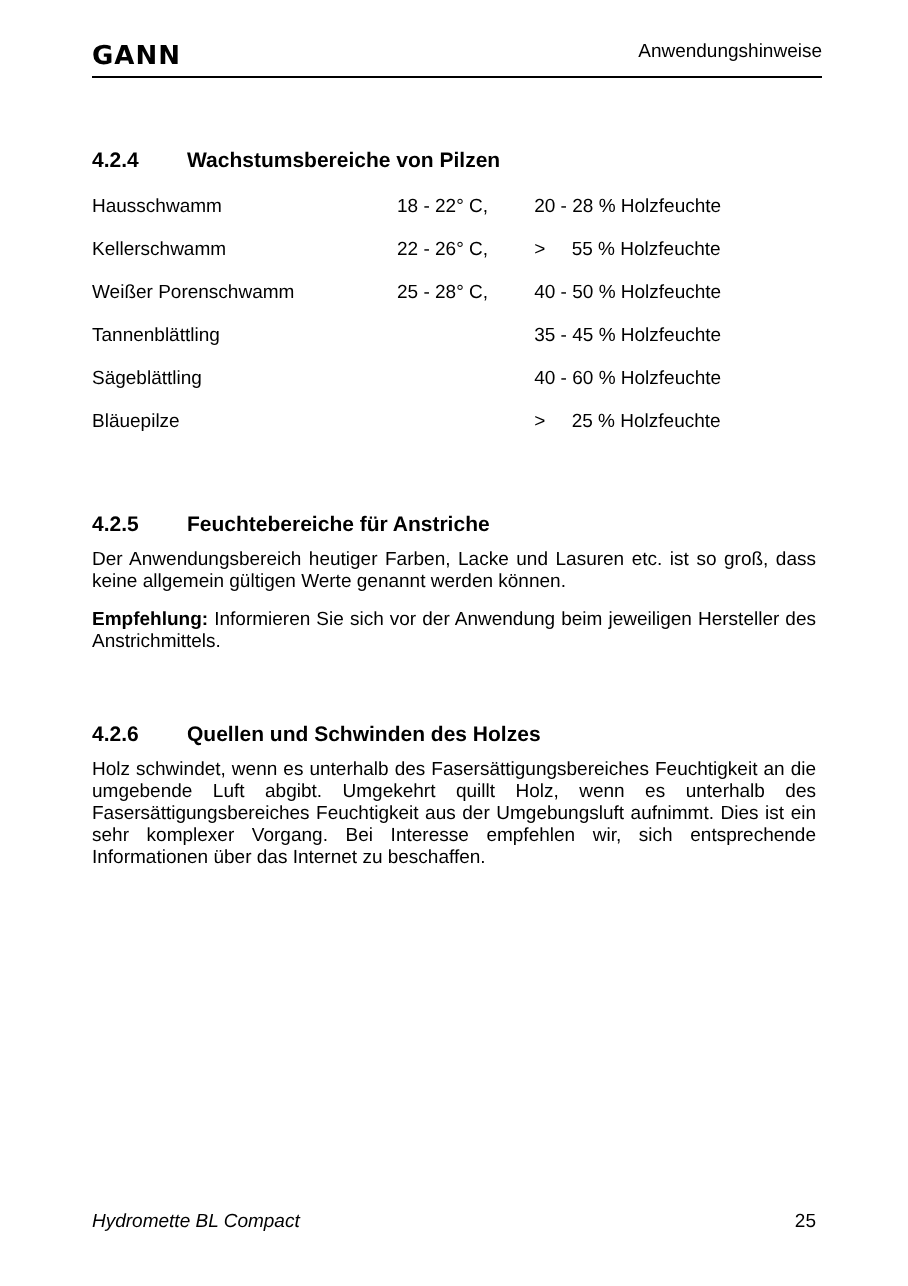GANN
Anwendungshinweise
4.2.4 Wachstumsbereiche von Pilzen
| Hausschwamm | 18 - 22° C, | 20 - 28 % Holzfeuchte |
| Kellerschwamm | 22 - 26° C, | > 55 % Holzfeuchte |
| Weißer Porenschwamm | 25 - 28° C, | 40 - 50 % Holzfeuchte |
| Tannenblättling | | 35 - 45 % Holzfeuchte |
| Sägeblättling | | 40 - 60 % Holzfeuchte |
| Bläuepilze | | > 25 % Holzfeuchte |
4.2.5 Feuchtebereiche für Anstriche
Der Anwendungsbereich heutiger Farben, Lacke und Lasuren etc. ist so groß, dass keine allgemein gültigen Werte genannt werden können.
Empfehlung: Informieren Sie sich vor der Anwendung beim jeweiligen Hersteller des Anstrichmittels.
4.2.6 Quellen und Schwinden des Holzes
Holz schwindet, wenn es unterhalb des Fasersättigungsbereiches Feuchtigkeit an die umgebende Luft abgibt. Umgekehrt quillt Holz, wenn es unterhalb des Fasersättigungsbereiches Feuchtigkeit aus der Umgebungsluft aufnimmt. Dies ist ein sehr komplexer Vorgang. Bei Interesse empfehlen wir, sich entsprechende Informationen über das Internet zu beschaffen.
Hydromette BL Compact 25